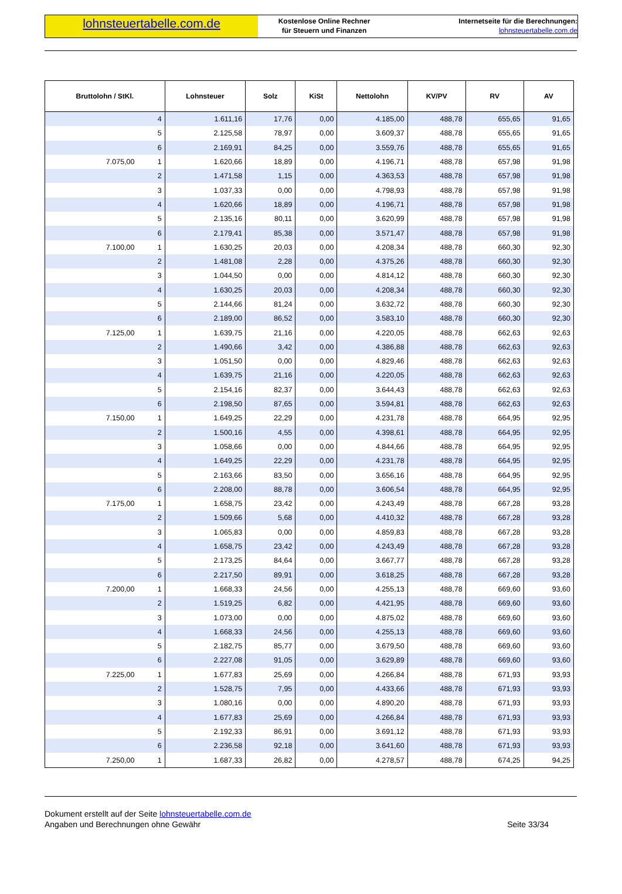lohnsteuertabelle.com.de
Kostenlose Online Rechner
für Steuern und Finanzen
Internetseite für die Berechnungen:
lohnsteuertabelle.com.de
| Bruttolohn / StKl. | | Lohnsteuer | Solz | KiSt | Nettolohn | KV/PV | RV | AV |
| --- | --- | --- | --- | --- | --- | --- | --- | --- |
| | 4 | 1.611,16 | 17,76 | 0,00 | 4.185,00 | 488,78 | 655,65 | 91,65 |
| | 5 | 2.125,58 | 78,97 | 0,00 | 3.609,37 | 488,78 | 655,65 | 91,65 |
| | 6 | 2.169,91 | 84,25 | 0,00 | 3.559,76 | 488,78 | 655,65 | 91,65 |
| 7.075,00 | 1 | 1.620,66 | 18,89 | 0,00 | 4.196,71 | 488,78 | 657,98 | 91,98 |
| | 2 | 1.471,58 | 1,15 | 0,00 | 4.363,53 | 488,78 | 657,98 | 91,98 |
| | 3 | 1.037,33 | 0,00 | 0,00 | 4.798,93 | 488,78 | 657,98 | 91,98 |
| | 4 | 1.620,66 | 18,89 | 0,00 | 4.196,71 | 488,78 | 657,98 | 91,98 |
| | 5 | 2.135,16 | 80,11 | 0,00 | 3.620,99 | 488,78 | 657,98 | 91,98 |
| | 6 | 2.179,41 | 85,38 | 0,00 | 3.571,47 | 488,78 | 657,98 | 91,98 |
| 7.100,00 | 1 | 1.630,25 | 20,03 | 0,00 | 4.208,34 | 488,78 | 660,30 | 92,30 |
| | 2 | 1.481,08 | 2,28 | 0,00 | 4.375,26 | 488,78 | 660,30 | 92,30 |
| | 3 | 1.044,50 | 0,00 | 0,00 | 4.814,12 | 488,78 | 660,30 | 92,30 |
| | 4 | 1.630,25 | 20,03 | 0,00 | 4.208,34 | 488,78 | 660,30 | 92,30 |
| | 5 | 2.144,66 | 81,24 | 0,00 | 3.632,72 | 488,78 | 660,30 | 92,30 |
| | 6 | 2.189,00 | 86,52 | 0,00 | 3.583,10 | 488,78 | 660,30 | 92,30 |
| 7.125,00 | 1 | 1.639,75 | 21,16 | 0,00 | 4.220,05 | 488,78 | 662,63 | 92,63 |
| | 2 | 1.490,66 | 3,42 | 0,00 | 4.386,88 | 488,78 | 662,63 | 92,63 |
| | 3 | 1.051,50 | 0,00 | 0,00 | 4.829,46 | 488,78 | 662,63 | 92,63 |
| | 4 | 1.639,75 | 21,16 | 0,00 | 4.220,05 | 488,78 | 662,63 | 92,63 |
| | 5 | 2.154,16 | 82,37 | 0,00 | 3.644,43 | 488,78 | 662,63 | 92,63 |
| | 6 | 2.198,50 | 87,65 | 0,00 | 3.594,81 | 488,78 | 662,63 | 92,63 |
| 7.150,00 | 1 | 1.649,25 | 22,29 | 0,00 | 4.231,78 | 488,78 | 664,95 | 92,95 |
| | 2 | 1.500,16 | 4,55 | 0,00 | 4.398,61 | 488,78 | 664,95 | 92,95 |
| | 3 | 1.058,66 | 0,00 | 0,00 | 4.844,66 | 488,78 | 664,95 | 92,95 |
| | 4 | 1.649,25 | 22,29 | 0,00 | 4.231,78 | 488,78 | 664,95 | 92,95 |
| | 5 | 2.163,66 | 83,50 | 0,00 | 3.656,16 | 488,78 | 664,95 | 92,95 |
| | 6 | 2.208,00 | 88,78 | 0,00 | 3.606,54 | 488,78 | 664,95 | 92,95 |
| 7.175,00 | 1 | 1.658,75 | 23,42 | 0,00 | 4.243,49 | 488,78 | 667,28 | 93,28 |
| | 2 | 1.509,66 | 5,68 | 0,00 | 4.410,32 | 488,78 | 667,28 | 93,28 |
| | 3 | 1.065,83 | 0,00 | 0,00 | 4.859,83 | 488,78 | 667,28 | 93,28 |
| | 4 | 1.658,75 | 23,42 | 0,00 | 4.243,49 | 488,78 | 667,28 | 93,28 |
| | 5 | 2.173,25 | 84,64 | 0,00 | 3.667,77 | 488,78 | 667,28 | 93,28 |
| | 6 | 2.217,50 | 89,91 | 0,00 | 3.618,25 | 488,78 | 667,28 | 93,28 |
| 7.200,00 | 1 | 1.668,33 | 24,56 | 0,00 | 4.255,13 | 488,78 | 669,60 | 93,60 |
| | 2 | 1.519,25 | 6,82 | 0,00 | 4.421,95 | 488,78 | 669,60 | 93,60 |
| | 3 | 1.073,00 | 0,00 | 0,00 | 4.875,02 | 488,78 | 669,60 | 93,60 |
| | 4 | 1.668,33 | 24,56 | 0,00 | 4.255,13 | 488,78 | 669,60 | 93,60 |
| | 5 | 2.182,75 | 85,77 | 0,00 | 3.679,50 | 488,78 | 669,60 | 93,60 |
| | 6 | 2.227,08 | 91,05 | 0,00 | 3.629,89 | 488,78 | 669,60 | 93,60 |
| 7.225,00 | 1 | 1.677,83 | 25,69 | 0,00 | 4.266,84 | 488,78 | 671,93 | 93,93 |
| | 2 | 1.528,75 | 7,95 | 0,00 | 4.433,66 | 488,78 | 671,93 | 93,93 |
| | 3 | 1.080,16 | 0,00 | 0,00 | 4.890,20 | 488,78 | 671,93 | 93,93 |
| | 4 | 1.677,83 | 25,69 | 0,00 | 4.266,84 | 488,78 | 671,93 | 93,93 |
| | 5 | 2.192,33 | 86,91 | 0,00 | 3.691,12 | 488,78 | 671,93 | 93,93 |
| | 6 | 2.236,58 | 92,18 | 0,00 | 3.641,60 | 488,78 | 671,93 | 93,93 |
| 7.250,00 | 1 | 1.687,33 | 26,82 | 0,00 | 4.278,57 | 488,78 | 674,25 | 94,25 |
Dokument erstellt auf der Seite lohnsteuertabelle.com.de
Angaben und Berechnungen ohne Gewähr
Seite 33/34